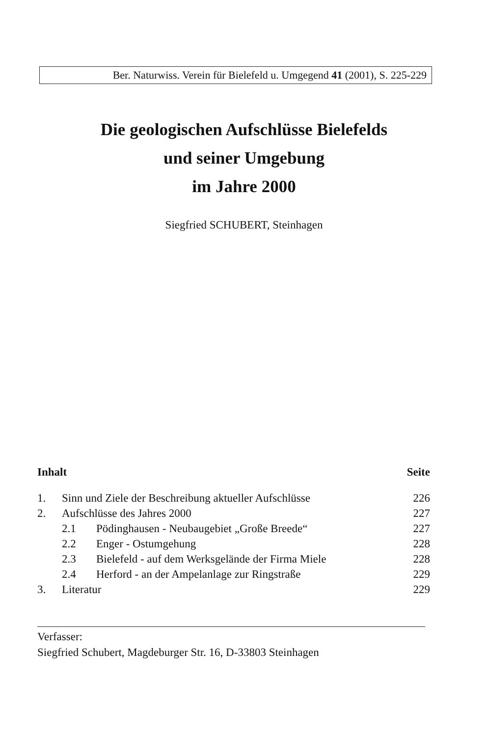Ber. Naturwiss. Verein für Bielefeld u. Umgegend 41 (2001), S. 225-229
Die geologischen Aufschlüsse Bielefelds
und seiner Umgebung
im Jahre 2000
Siegfried SCHUBERT, Steinhagen
| Inhalt | | | Seite |
| --- | --- | --- | --- |
| 1. | Sinn und Ziele der Beschreibung aktueller Aufschlüsse | | 226 |
| 2. | Aufschlüsse des Jahres 2000 | | 227 |
| | 2.1 | Pödinghausen - Neubaugebiet „Große Breede“ | 227 |
| | 2.2 | Enger - Ostumgehung | 228 |
| | 2.3 | Bielefeld - auf dem Werksgelände der Firma Miele | 228 |
| | 2.4 | Herford - an der Ampelanlage zur Ringstraße | 229 |
| 3. | Literatur | | 229 |
Verfasser:
Siegfried Schubert, Magdeburger Str. 16, D-33803 Steinhagen